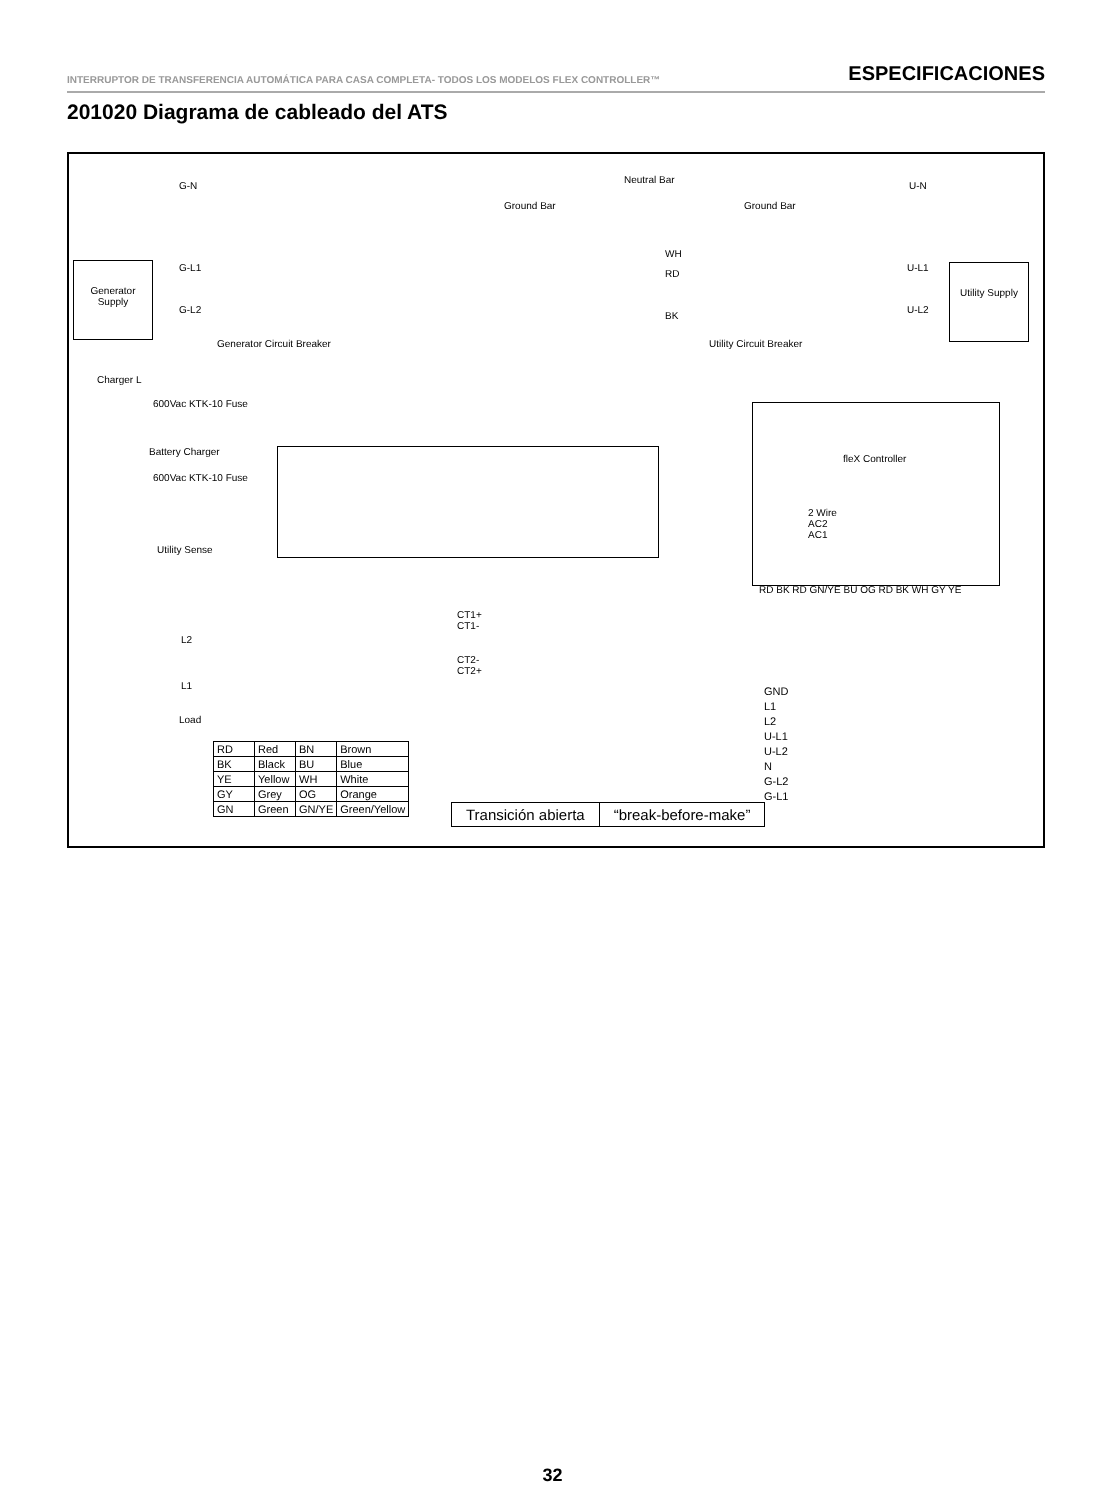INTERRUPTOR DE TRANSFERENCIA AUTOMÁTICA PARA CASA COMPLETA- TODOS LOS MODELOS FLEX CONTROLLER™ ESPECIFICACIONES
201020 Diagrama de cableado del ATS
G-N
Neutral Bar
U-N
Ground Bar Ground Bar
WH
RD
BK
Generator Supply
G-L1
G-L2
Generator Circuit Breaker Utility Circuit Breaker
U-L1
U-L2
Utility Supply
Charger L
600Vac KTK-10 Fuse
Battery Charger
600Vac KTK-10 Fuse
Utility Sense
fleX Controller
2 Wire
AC2
AC1
RD BK RD GN/YE BU OG RD BK WH GY YE
L2
L1
Load
CT1+
CT1-
CT2-
CT2+
GND
L1
L2
U-L1
U-L2
N
G-L2
G-L1
| RD | Red | BN | Brown |
| BK | Black | BU | Blue |
| YE | Yellow | WH | White |
| GY | Grey | OG | Orange |
| GN | Green | GN/YE | Green/Yellow |
| Transición abierta | “break-before-make” |
32